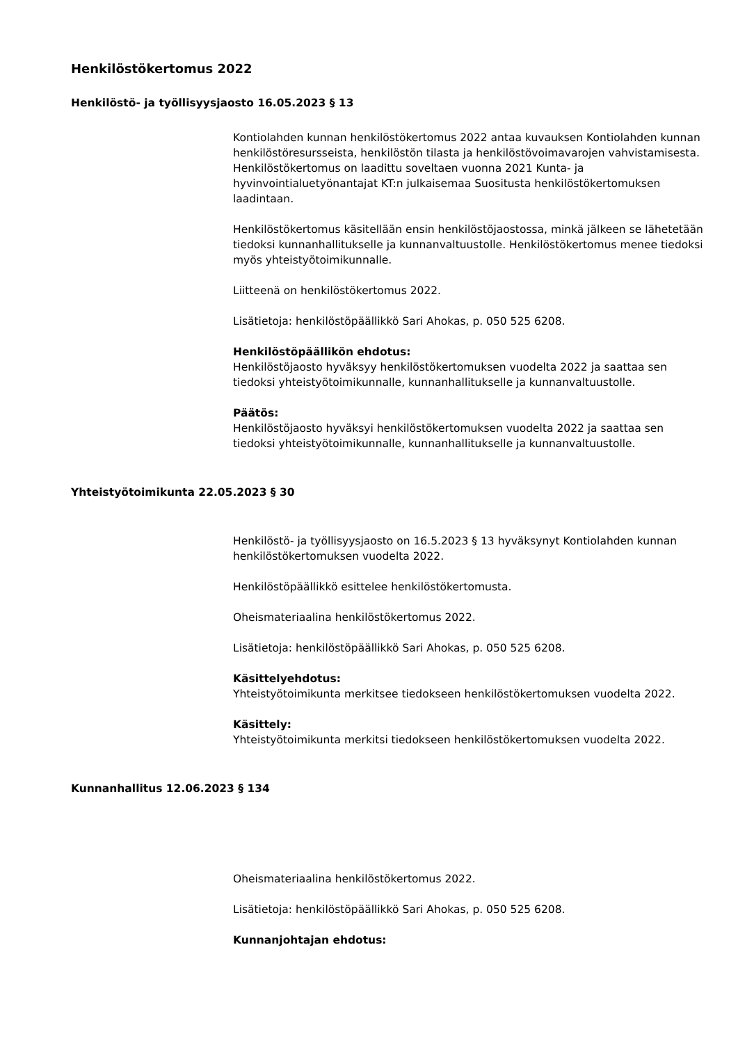Henkilöstökertomus 2022
Henkilöstö- ja työllisyysjaosto 16.05.2023 § 13
Kontiolahden kunnan henkilöstökertomus 2022 antaa kuvauksen Kontiolahden kunnan henkilöstöresursseista, henkilöstön tilasta ja henkilöstövoimavarojen vahvistamisesta. Henkilöstökertomus on laadittu soveltaen vuonna 2021 Kunta- ja hyvinvointialuetyönantajat KT:n julkaisemaa Suositusta henkilöstökertomuksen laadintaan.
Henkilöstökertomus käsitellään ensin henkilöstöjaostossa, minkä jälkeen se lähetetään tiedoksi kunnanhallitukselle ja kunnanvaltuustolle. Henkilöstökertomus menee tiedoksi myös yhteistyötoimikunnalle.
Liitteenä on henkilöstökertomus 2022.
Lisätietoja: henkilöstöpäällikkö Sari Ahokas, p. 050 525 6208.
Henkilöstöpäällikön ehdotus:
Henkilöstöjaosto hyväksyy henkilöstökertomuksen vuodelta 2022 ja saattaa sen tiedoksi yhteistyötoimikunnalle, kunnanhallitukselle ja kunnanvaltuustolle.
Päätös:
Henkilöstöjaosto hyväksyi henkilöstökertomuksen vuodelta 2022 ja saattaa sen tiedoksi yhteistyötoimikunnalle, kunnanhallitukselle ja kunnanvaltuustolle.
Yhteistyötoimikunta 22.05.2023 § 30
Henkilöstö- ja työllisyysjaosto on 16.5.2023 § 13 hyväksynyt Kontiolahden kunnan henkilöstökertomuksen vuodelta 2022.
Henkilöstöpäällikkö esittelee henkilöstökertomusta.
Oheismateriaalina henkilöstökertomus 2022.
Lisätietoja: henkilöstöpäällikkö Sari Ahokas, p. 050 525 6208.
Käsittelyehdotus:
Yhteistyötoimikunta merkitsee tiedokseen henkilöstökertomuksen vuodelta 2022.
Käsittely:
Yhteistyötoimikunta merkitsi tiedokseen henkilöstökertomuksen vuodelta 2022.
Kunnanhallitus 12.06.2023 § 134
Oheismateriaalina henkilöstökertomus 2022.
Lisätietoja: henkilöstöpäällikkö Sari Ahokas, p. 050 525 6208.
Kunnanjohtajan ehdotus: